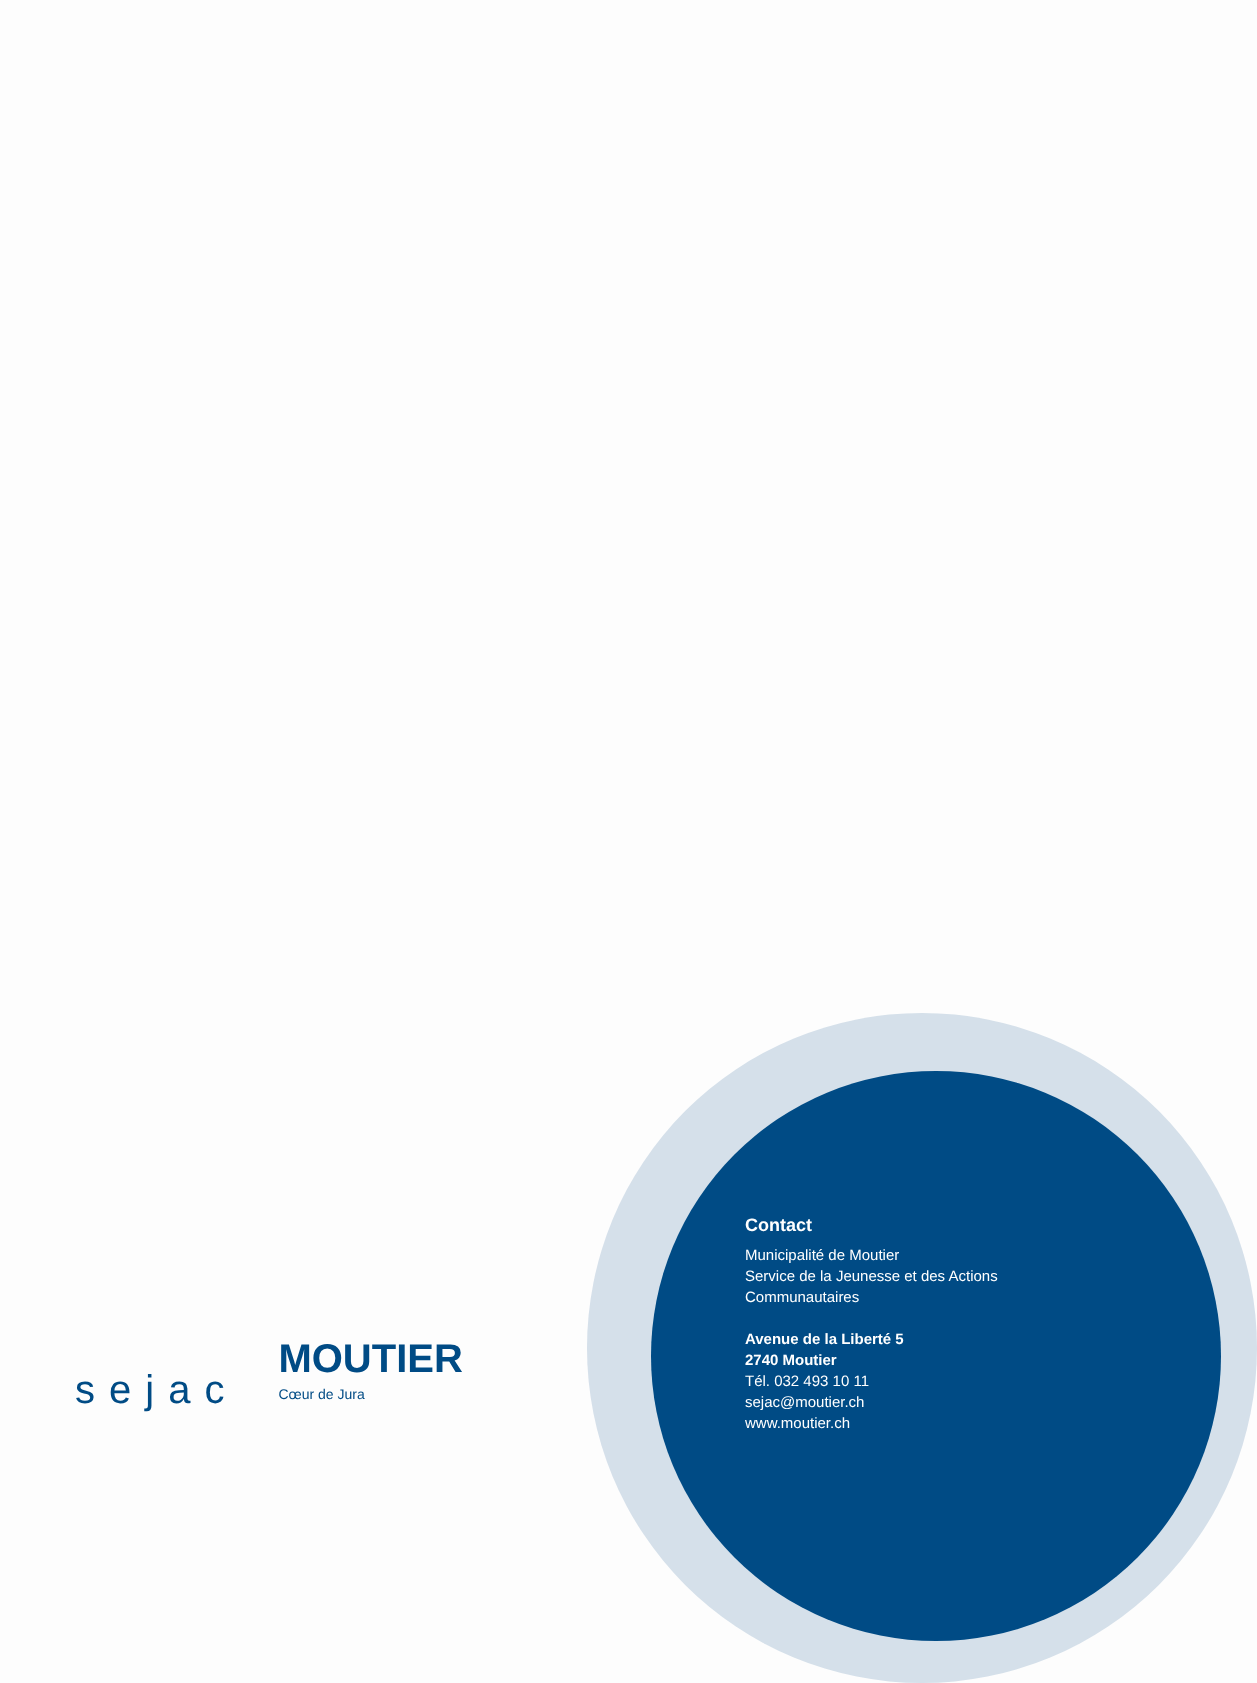sejac
MOUTIER
Cœur de Jura
Contact
Municipalité de Moutier
Service de la Jeunesse et des Actions
Communautaires
Avenue de la Liberté 5
2740 Moutier
Tél. 032 493 10 11
sejac@moutier.ch
www.moutier.ch